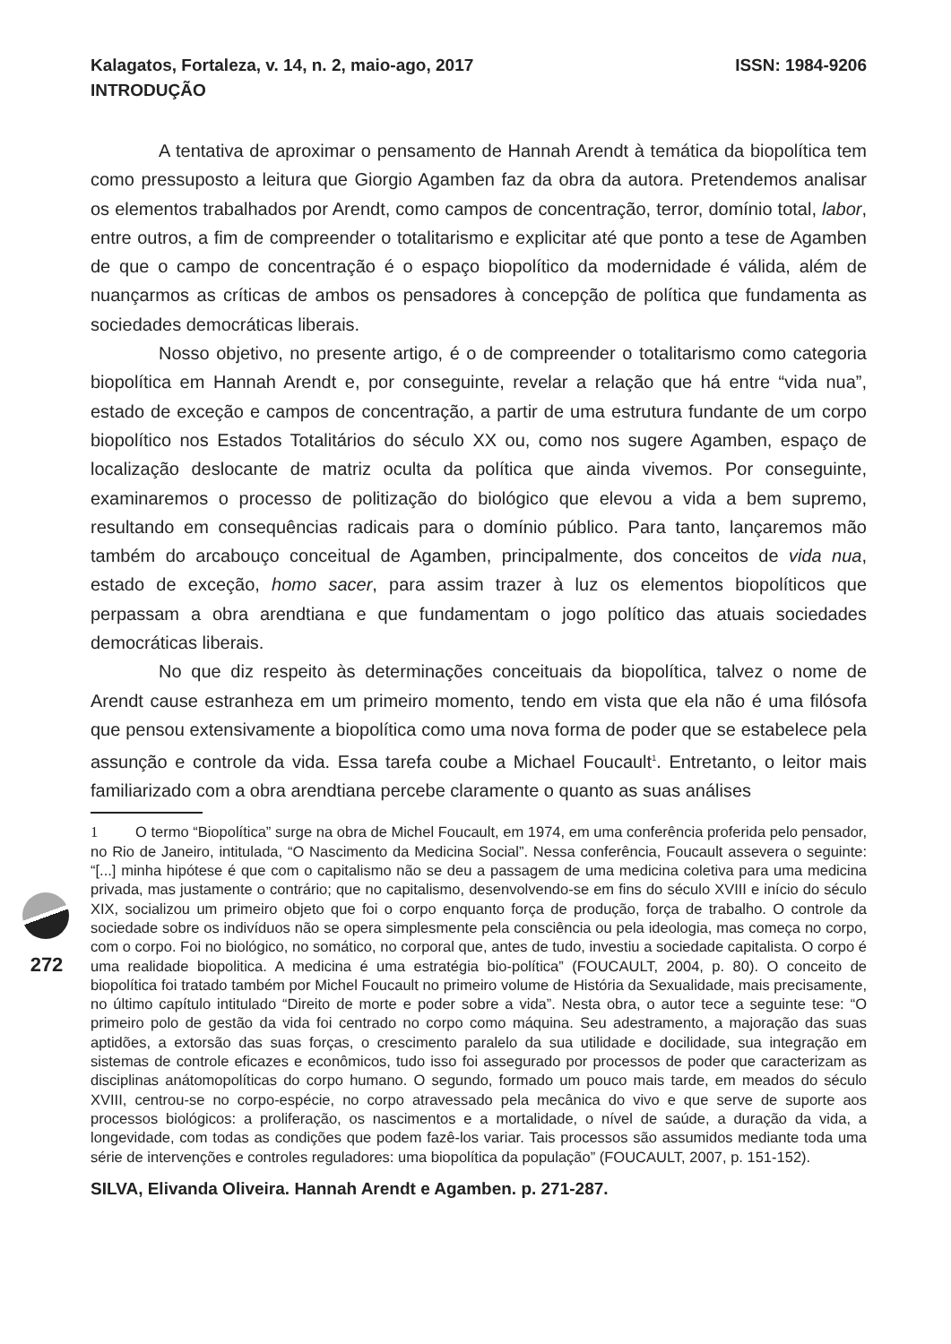272
Kalagatos, Fortaleza, v. 14, n. 2, maio-ago, 2017 ISSN: 1984-9206
INTRODUÇÃO
A tentativa de aproximar o pensamento de Hannah Arendt à temática da biopolítica tem como pressuposto a leitura que Giorgio Agamben faz da obra da autora. Pretendemos analisar os elementos trabalhados por Arendt, como campos de concentração, terror, domínio total, labor, entre outros, a fim de compreender o totalitarismo e explicitar até que ponto a tese de Agamben de que o campo de concentração é o espaço biopolítico da modernidade é válida, além de nuançarmos as críticas de ambos os pensadores à concepção de política que fundamenta as sociedades democráticas liberais.
Nosso objetivo, no presente artigo, é o de compreender o totalitarismo como categoria biopolítica em Hannah Arendt e, por conseguinte, revelar a relação que há entre “vida nua”, estado de exceção e campos de concentração, a partir de uma estrutura fundante de um corpo biopolítico nos Estados Totalitários do século XX ou, como nos sugere Agamben, espaço de localização deslocante de matriz oculta da política que ainda vivemos. Por conseguinte, examinaremos o processo de politização do biológico que elevou a vida a bem supremo, resultando em consequências radicais para o domínio público. Para tanto, lançaremos mão também do arcabouço conceitual de Agamben, principalmente, dos conceitos de vida nua, estado de exceção, homo sacer, para assim trazer à luz os elementos biopolíticos que perpassam a obra arendtiana e que fundamentam o jogo político das atuais sociedades democráticas liberais.
No que diz respeito às determinações conceituais da biopolítica, talvez o nome de Arendt cause estranheza em um primeiro momento, tendo em vista que ela não é uma filósofa que pensou extensivamente a biopolítica como uma nova forma de poder que se estabelece pela assunção e controle da vida. Essa tarefa coube a Michael Foucault<sup>1</sup>. Entretanto, o leitor mais familiarizado com a obra arendtiana percebe claramente o quanto as suas análises
1 O termo “Biopolítica” surge na obra de Michel Foucault, em 1974, em uma conferência proferida pelo pensador, no Rio de Janeiro, intitulada, “O Nascimento da Medicina Social”. Nessa conferência, Foucault assevera o seguinte: “[...] minha hipótese é que com o capitalismo não se deu a passagem de uma medicina coletiva para uma medicina privada, mas justamente o contrário; que no capitalismo, desenvolvendo-se em fins do século XVIII e início do século XIX, socializou um primeiro objeto que foi o corpo enquanto força de produção, força de trabalho. O controle da sociedade sobre os indivíduos não se opera simplesmente pela consciência ou pela ideologia, mas começa no corpo, com o corpo. Foi no biológico, no somático, no corporal que, antes de tudo, investiu a sociedade capitalista. O corpo é uma realidade biopolitica. A medicina é uma estratégia bio-política” (FOUCAULT, 2004, p. 80). O conceito de biopolítica foi tratado também por Michel Foucault no primeiro volume de História da Sexualidade, mais precisamente, no último capítulo intitulado “Direito de morte e poder sobre a vida”. Nesta obra, o autor tece a seguinte tese: “O primeiro polo de gestão da vida foi centrado no corpo como máquina. Seu adestramento, a majoração das suas aptidões, a extorsão das suas forças, o crescimento paralelo da sua utilidade e docilidade, sua integração em sistemas de controle eficazes e econômicos, tudo isso foi assegurado por processos de poder que caracterizam as disciplinas anátomopolíticas do corpo humano. O segundo, formado um pouco mais tarde, em meados do século XVIII, centrou-se no corpo-espécie, no corpo atravessado pela mecânica do vivo e que serve de suporte aos processos biológicos: a proliferação, os nascimentos e a mortalidade, o nível de saúde, a duração da vida, a longevidade, com todas as condições que podem fazê-los variar. Tais processos são assumidos mediante toda uma série de intervenções e controles reguladores: uma biopolítica da população” (FOUCAULT, 2007, p. 151-152).
SILVA, Elivanda Oliveira. Hannah Arendt e Agamben. p. 271-287.